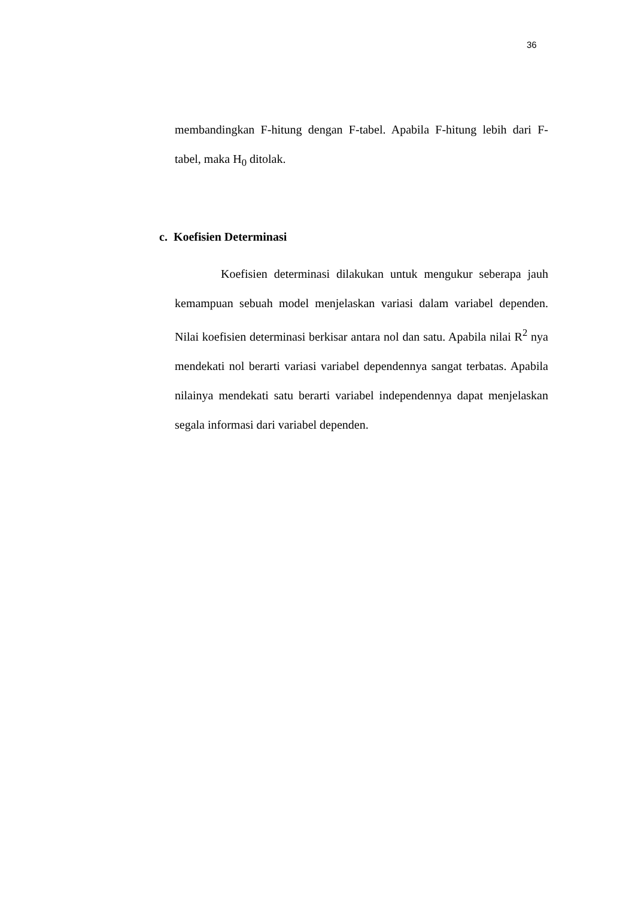36
membandingkan F-hitung dengan F-tabel. Apabila F-hitung lebih dari F-tabel, maka H<sub>0</sub> ditolak.
c. Koefisien Determinasi
Koefisien determinasi dilakukan untuk mengukur seberapa jauh kemampuan sebuah model menjelaskan variasi dalam variabel dependen. Nilai koefisien determinasi berkisar antara nol dan satu. Apabila nilai R<sup>2</sup> nya mendekati nol berarti variasi variabel dependennya sangat terbatas. Apabila nilainya mendekati satu berarti variabel independennya dapat menjelaskan segala informasi dari variabel dependen.